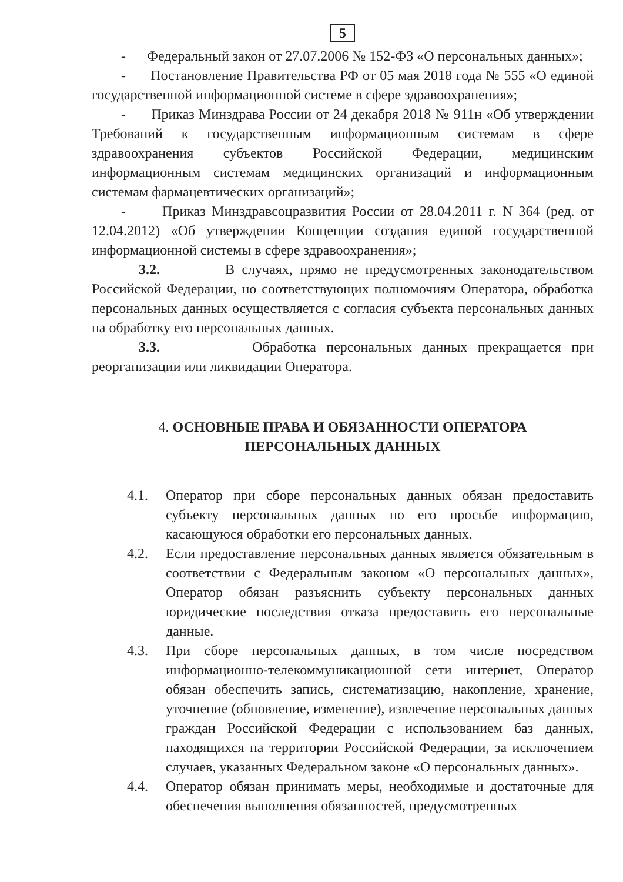5
- Федеральный закон от 27.07.2006 № 152-ФЗ «О персональных данных»;
- Постановление Правительства РФ от 05 мая 2018 года № 555 «О единой государственной информационной системе в сфере здравоохранения»;
- Приказ Минздрава России от 24 декабря 2018 № 911н «Об утверждении Требований к государственным информационным системам в сфере здравоохранения субъектов Российской Федерации, медицинским информационным системам медицинских организаций и информационным системам фармацевтических организаций»;
- Приказ Минздравсоцразвития России от 28.04.2011 г. N 364 (ред. от 12.04.2012) «Об утверждении Концепции создания единой государственной информационной системы в сфере здравоохранения»;
3.2. В случаях, прямо не предусмотренных законодательством Российской Федерации, но соответствующих полномочиям Оператора, обработка персональных данных осуществляется с согласия субъекта персональных данных на обработку его персональных данных.
3.3. Обработка персональных данных прекращается при реорганизации или ликвидации Оператора.
4. ОСНОВНЫЕ ПРАВА И ОБЯЗАННОСТИ ОПЕРАТОРА
ПЕРСОНАЛЬНЫХ ДАННЫХ
4.1. Оператор при сборе персональных данных обязан предоставить субъекту персональных данных по его просьбе информацию, касающуюся обработки его персональных данных.
4.2. Если предоставление персональных данных является обязательным в соответствии с Федеральным законом «О персональных данных», Оператор обязан разъяснить субъекту персональных данных юридические последствия отказа предоставить его персональные данные.
4.3. При сборе персональных данных, в том числе посредством информационно-телекоммуникационной сети интернет, Оператор обязан обеспечить запись, систематизацию, накопление, хранение, уточнение (обновление, изменение), извлечение персональных данных граждан Российской Федерации с использованием баз данных, находящихся на территории Российской Федерации, за исключением случаев, указанных Федеральном законе «О персональных данных».
4.4. Оператор обязан принимать меры, необходимые и достаточные для обеспечения выполнения обязанностей, предусмотренных